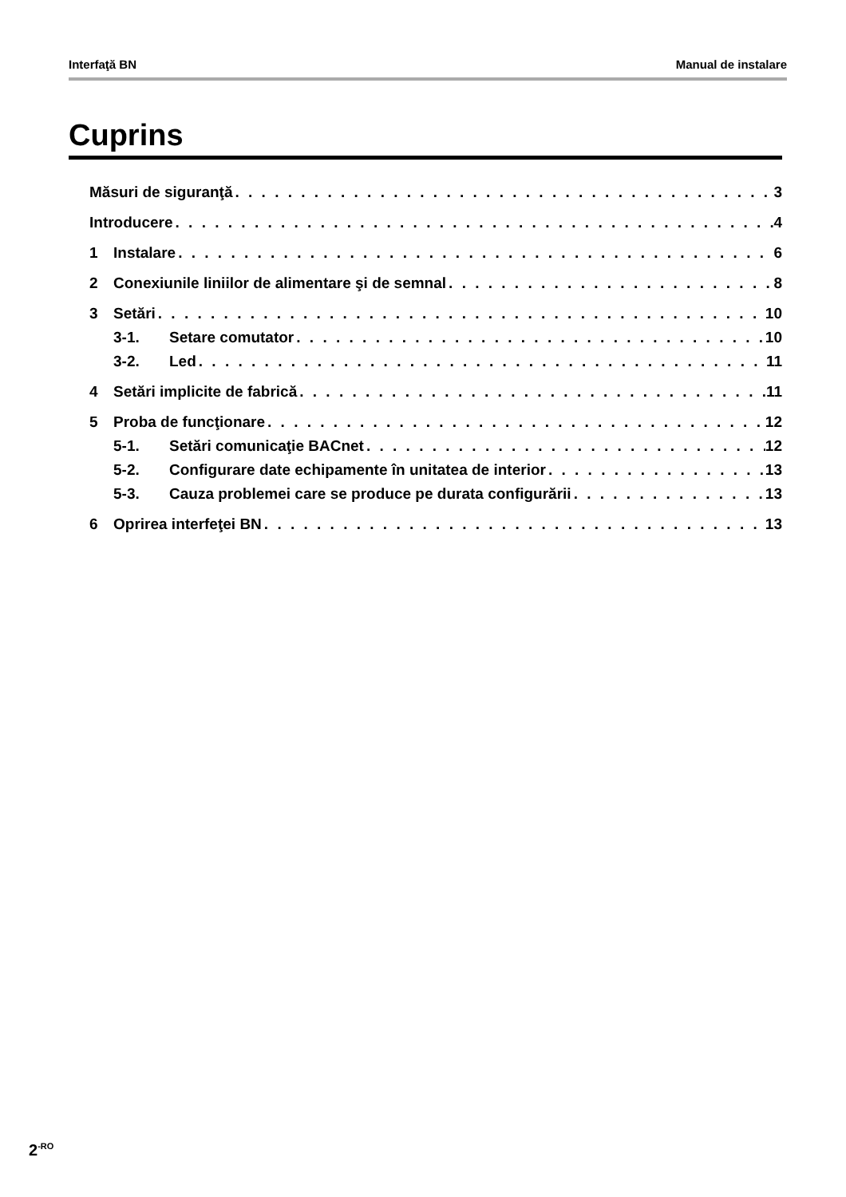Interfaţă BN Manual de instalare
Cuprins
Măsuri de siguranţă 3
Introducere 4
1 Instalare 6
2 Conexiunile liniilor de alimentare şi de semnal 8
3 Setări 10
3-1. Setare comutator 10
3-2. Led 11
4 Setări implicite de fabrică 11
5 Proba de funcţionare 12
5-1. Setări comunicaţie BACnet 12
5-2. Configurare date echipamente în unitatea de interior 13
5-3. Cauza problemei care se produce pe durata configurării 13
6 Oprirea interfeţei BN 13
2<sup>-RO</sup>